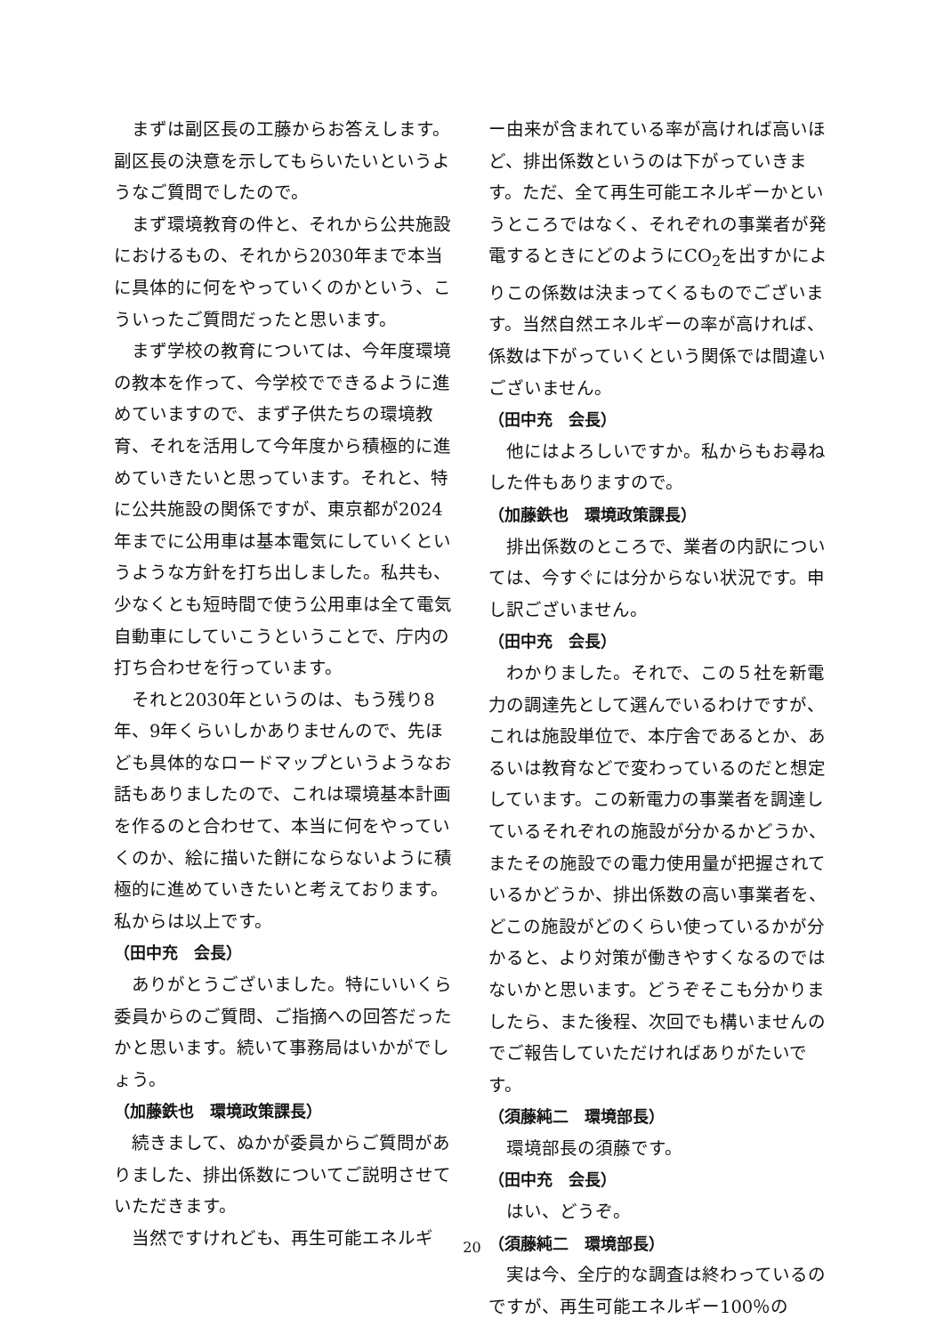まずは副区長の工藤からお答えします。副区長の決意を示してもらいたいというようなご質問でしたので。
まず環境教育の件と、それから公共施設におけるもの、それから2030年まで本当に具体的に何をやっていくのかという、こういったご質問だったと思います。
まず学校の教育については、今年度環境の教本を作って、今学校でできるように進めていますので、まず子供たちの環境教育、それを活用して今年度から積極的に進めていきたいと思っています。それと、特に公共施設の関係ですが、東京都が2024年までに公用車は基本電気にしていくというような方針を打ち出しました。私共も、少なくとも短時間で使う公用車は全て電気自動車にしていこうということで、庁内の打ち合わせを行っています。
それと2030年というのは、もう残り8年、9年くらいしかありませんので、先ほども具体的なロードマップというようなお話もありましたので、これは環境基本計画を作るのと合わせて、本当に何をやっていくのか、絵に描いた餅にならないように積極的に進めていきたいと考えております。私からは以上です。
（田中充　会長）
ありがとうございました。特にいいくら委員からのご質問、ご指摘への回答だったかと思います。続いて事務局はいかがでしょう。
（加藤鉄也　環境政策課長）
続きまして、ぬかが委員からご質問がありました、排出係数についてご説明させていただきます。
当然ですけれども、再生可能エネルギ
ー由来が含まれている率が高ければ高いほど、排出係数というのは下がっていきます。ただ、全て再生可能エネルギーかというところではなく、それぞれの事業者が発電するときにどのようにCO<sub>2</sub>を出すかによりこの係数は決まってくるものでございます。当然自然エネルギーの率が高ければ、係数は下がっていくという関係では間違いございません。
（田中充　会長）
他にはよろしいですか。私からもお尋ねした件もありますので。
（加藤鉄也　環境政策課長）
排出係数のところで、業者の内訳については、今すぐには分からない状況です。申し訳ございません。
（田中充　会長）
わかりました。それで、この５社を新電力の調達先として選んでいるわけですが、これは施設単位で、本庁舎であるとか、あるいは教育などで変わっているのだと想定しています。この新電力の事業者を調達しているそれぞれの施設が分かるかどうか、またその施設での電力使用量が把握されているかどうか、排出係数の高い事業者を、どこの施設がどのくらい使っているかが分かると、より対策が働きやすくなるのではないかと思います。どうぞそこも分かりましたら、また後程、次回でも構いませんのでご報告していただければありがたいです。
（須藤純二　環境部長）
環境部長の須藤です。
（田中充　会長）
はい、どうぞ。
（須藤純二　環境部長）
実は今、全庁的な調査は終わっているのですが、再生可能エネルギー100％の
20